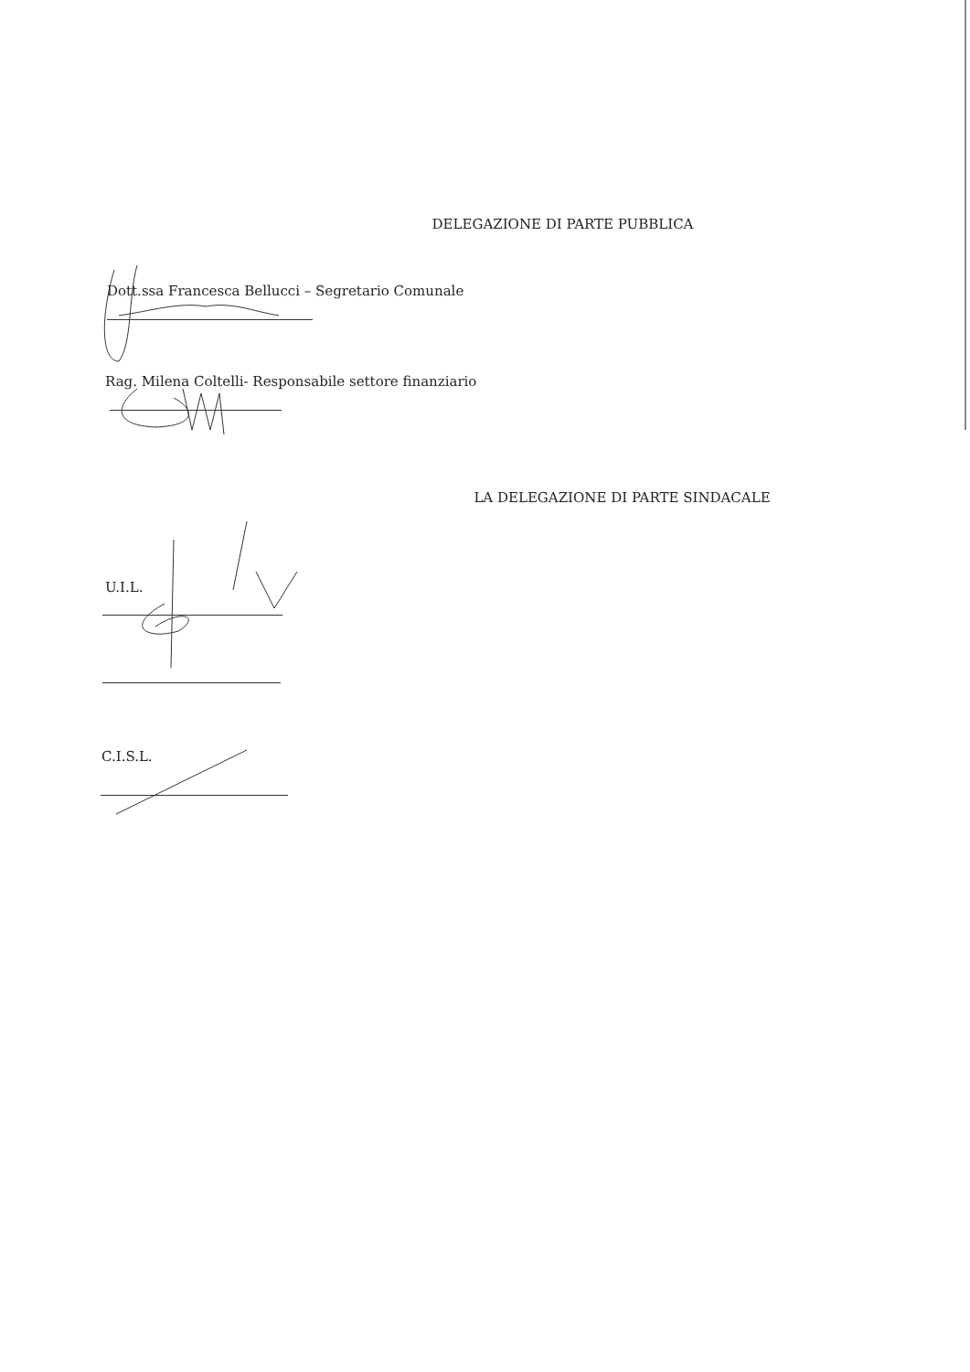DELEGAZIONE DI PARTE PUBBLICA
Dott.ssa Francesca Bellucci – Segretario Comunale
Rag. Milena Coltelli- Responsabile settore finanziario
LA DELEGAZIONE DI PARTE SINDACALE
U.I.L.
C.I.S.L.